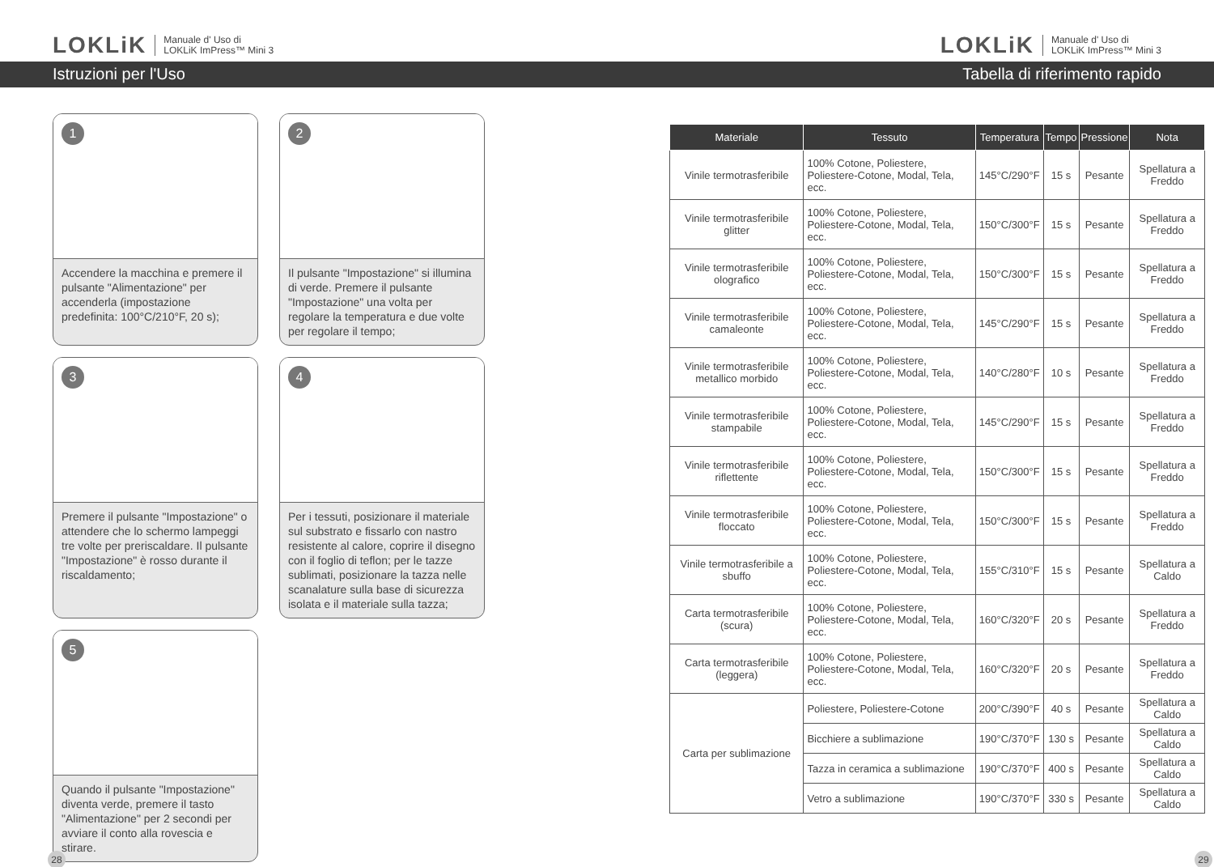LOKLiK Manuale d' Uso di
LOKLiK ImPress™ Mini 3
LOKLiK Manuale d' Uso di
LOKLiK ImPress™ Mini 3
Istruzioni per l'Uso Tabella di riferimento rapido
1
Accendere la macchina e premere il pulsante "Alimentazione" per accenderla (impostazione predefinita: 100°C/210°F, 20 s);
2
Il pulsante "Impostazione" si illumina di verde. Premere il pulsante "Impostazione" una volta per regolare la temperatura e due volte per regolare il tempo;
3
Premere il pulsante "Impostazione" o attendere che lo schermo lampeggi tre volte per preriscaldare. Il pulsante "Impostazione" è rosso durante il riscaldamento;
4
Per i tessuti, posizionare il materiale sul substrato e fissarlo con nastro resistente al calore, coprire il disegno con il foglio di teflon; per le tazze sublimati, posizionare la tazza nelle scanalature sulla base di sicurezza isolata e il materiale sulla tazza;
5
Quando il pulsante "Impostazione" diventa verde, premere il tasto "Alimentazione" per 2 secondi per avviare il conto alla rovescia e stirare.
| Materiale | Tessuto | Temperatura | Tempo | Pressione | Nota |
| --- | --- | --- | --- | --- | --- |
| Vinile termotrasferibile | 100% Cotone, Poliestere, Poliestere-Cotone, Modal, Tela, ecc. | 145°C/290°F | 15 s | Pesante | Spellatura a Freddo |
| Vinile termotrasferibile glitter | 100% Cotone, Poliestere, Poliestere-Cotone, Modal, Tela, ecc. | 150°C/300°F | 15 s | Pesante | Spellatura a Freddo |
| Vinile termotrasferibile olografico | 100% Cotone, Poliestere, Poliestere-Cotone, Modal, Tela, ecc. | 150°C/300°F | 15 s | Pesante | Spellatura a Freddo |
| Vinile termotrasferibile camaleonte | 100% Cotone, Poliestere, Poliestere-Cotone, Modal, Tela, ecc. | 145°C/290°F | 15 s | Pesante | Spellatura a Freddo |
| Vinile termotrasferibile metallico morbido | 100% Cotone, Poliestere, Poliestere-Cotone, Modal, Tela, ecc. | 140°C/280°F | 10 s | Pesante | Spellatura a Freddo |
| Vinile termotrasferibile stampabile | 100% Cotone, Poliestere, Poliestere-Cotone, Modal, Tela, ecc. | 145°C/290°F | 15 s | Pesante | Spellatura a Freddo |
| Vinile termotrasferibile riflettente | 100% Cotone, Poliestere, Poliestere-Cotone, Modal, Tela, ecc. | 150°C/300°F | 15 s | Pesante | Spellatura a Freddo |
| Vinile termotrasferibile floccato | 100% Cotone, Poliestere, Poliestere-Cotone, Modal, Tela, ecc. | 150°C/300°F | 15 s | Pesante | Spellatura a Freddo |
| Vinile termotrasferibile a sbuffo | 100% Cotone, Poliestere, Poliestere-Cotone, Modal, Tela, ecc. | 155°C/310°F | 15 s | Pesante | Spellatura a Caldo |
| Carta termotrasferibile (scura) | 100% Cotone, Poliestere, Poliestere-Cotone, Modal, Tela, ecc. | 160°C/320°F | 20 s | Pesante | Spellatura a Freddo |
| Carta termotrasferibile (leggera) | 100% Cotone, Poliestere, Poliestere-Cotone, Modal, Tela, ecc. | 160°C/320°F | 20 s | Pesante | Spellatura a Freddo |
| Carta per sublimazione | Poliestere, Poliestere-Cotone | 200°C/390°F | 40 s | Pesante | Spellatura a Caldo |
| | Bicchiere a sublimazione | 190°C/370°F | 130 s | Pesante | Spellatura a Caldo |
| | Tazza in ceramica a sublimazione | 190°C/370°F | 400 s | Pesante | Spellatura a Caldo |
| | Vetro a sublimazione | 190°C/370°F | 330 s | Pesante | Spellatura a Caldo |
28 29